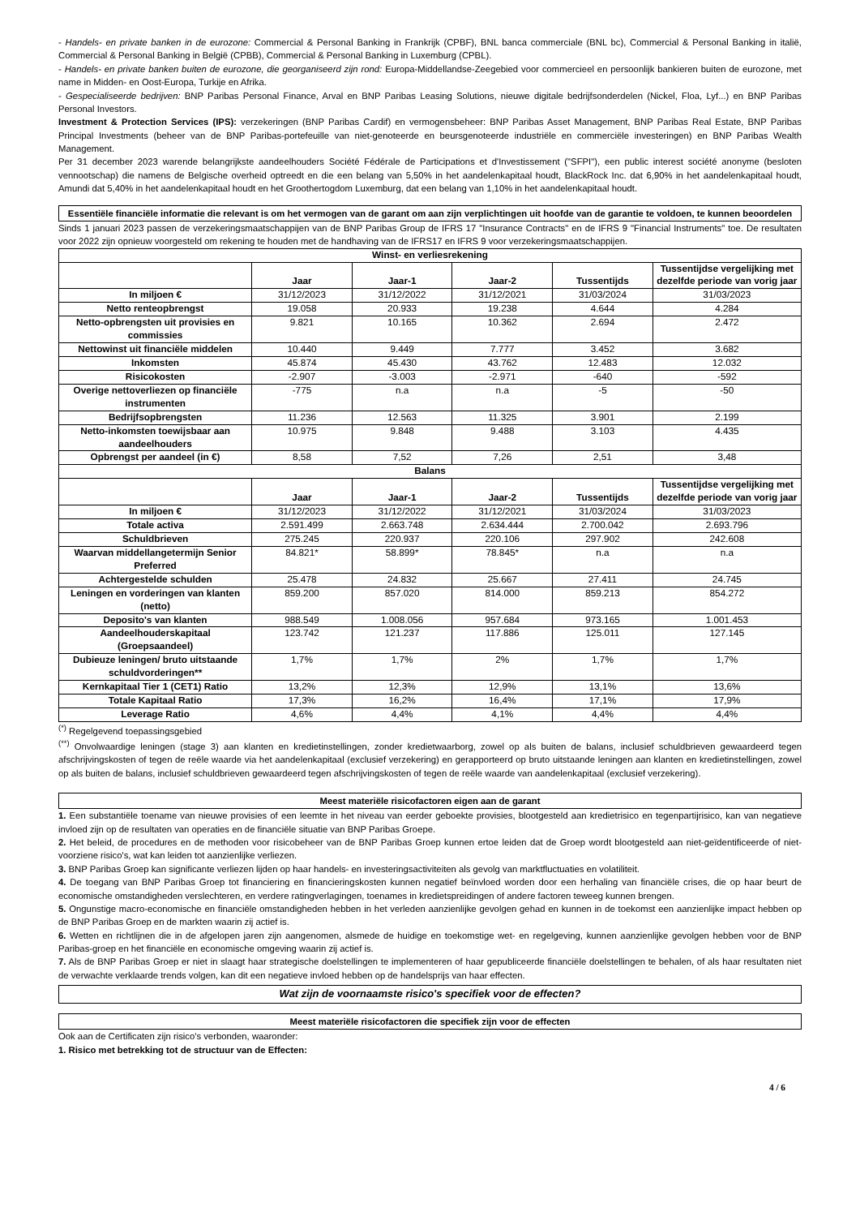- Handels- en private banken in de eurozone: Commercial & Personal Banking in Frankrijk (CPBF), BNL banca commerciale (BNL bc), Commercial & Personal Banking in italië, Commercial & Personal Banking in België (CPBB), Commercial & Personal Banking in Luxemburg (CPBL).
- Handels- en private banken buiten de eurozone, die georganiseerd zijn rond: Europa-Middellandse-Zeegebied voor commercieel en persoonlijk bankieren buiten de eurozone, met name in Midden- en Oost-Europa, Turkije en Afrika.
- Gespecialiseerde bedrijven: BNP Paribas Personal Finance, Arval en BNP Paribas Leasing Solutions, nieuwe digitale bedrijfsonderdelen (Nickel, Floa, Lyf...) en BNP Paribas Personal Investors.
Investment & Protection Services (IPS): verzekeringen (BNP Paribas Cardif) en vermogensbeheer: BNP Paribas Asset Management, BNP Paribas Real Estate, BNP Paribas Principal Investments (beheer van de BNP Paribas-portefeuille van niet-genoteerde en beursgenoteerde industriële en commerciële investeringen) en BNP Paribas Wealth Management.
Per 31 december 2023 warende belangrijkste aandeelhouders Société Fédérale de Participations et d'Investissement ("SFPI"), een public interest société anonyme (besloten vennootschap) die namens de Belgische overheid optreedt en die een belang van 5,50% in het aandelenkapitaal houdt, BlackRock Inc. dat 6,90% in het aandelenkapitaal houdt, Amundi dat 5,40% in het aandelenkapitaal houdt en het Groothertogdom Luxemburg, dat een belang van 1,10% in het aandelenkapitaal houdt.
Essentiële financiële informatie die relevant is om het vermogen van de garant om aan zijn verplichtingen uit hoofde van de garantie te voldoen, te kunnen beoordelen
Sinds 1 januari 2023 passen de verzekeringsmaatschappijen van de BNP Paribas Group de IFRS 17 "Insurance Contracts" en de IFRS 9 "Financial Instruments" toe. De resultaten voor 2022 zijn opnieuw voorgesteld om rekening te houden met de handhaving van de IFRS17 en IFRS 9 voor verzekeringsmaatschappijen.
| Winst- en verliesrekening | | | | | |
| --- | --- | --- | --- | --- | --- |
| | Jaar | Jaar-1 | Jaar-2 | Tussentijds | Tussentijdse vergelijking met dezelfde periode van vorig jaar |
| In miljoen € | 31/12/2023 | 31/12/2022 | 31/12/2021 | 31/03/2024 | 31/03/2023 |
| Netto renteopbrengst | 19.058 | 20.933 | 19.238 | 4.644 | 4.284 |
| Netto-opbrengsten uit provisies en commissies | 9.821 | 10.165 | 10.362 | 2.694 | 2.472 |
| Nettowinst uit financiële middelen | 10.440 | 9.449 | 7.777 | 3.452 | 3.682 |
| Inkomsten | 45.874 | 45.430 | 43.762 | 12.483 | 12.032 |
| Risicokosten | -2.907 | -3.003 | -2.971 | -640 | -592 |
| Overige nettoverliezen op financiële instrumenten | -775 | n.a | n.a | -5 | -50 |
| Bedrijfsopbrengsten | 11.236 | 12.563 | 11.325 | 3.901 | 2.199 |
| Netto-inkomsten toewijsbaar aan aandeelhouders | 10.975 | 9.848 | 9.488 | 3.103 | 4.435 |
| Opbrengst per aandeel (in €) | 8,58 | 7,52 | 7,26 | 2,51 | 3,48 |
| Balans | | | | | |
| | Jaar | Jaar-1 | Jaar-2 | Tussentijds | Tussentijdse vergelijking met dezelfde periode van vorig jaar |
| In miljoen € | 31/12/2023 | 31/12/2022 | 31/12/2021 | 31/03/2024 | 31/03/2023 |
| Totale activa | 2.591.499 | 2.663.748 | 2.634.444 | 2.700.042 | 2.693.796 |
| Schuldbrieven | 275.245 | 220.937 | 220.106 | 297.902 | 242.608 |
| Waarvan middellangetermijn Senior Preferred | 84.821* | 58.899* | 78.845* | n.a | n.a |
| Achtergestelde schulden | 25.478 | 24.832 | 25.667 | 27.411 | 24.745 |
| Leningen en vorderingen van klanten (netto) | 859.200 | 857.020 | 814.000 | 859.213 | 854.272 |
| Deposito's van klanten | 988.549 | 1.008.056 | 957.684 | 973.165 | 1.001.453 |
| Aandeelhouderskapitaal (Groepsaandeel) | 123.742 | 121.237 | 117.886 | 125.011 | 127.145 |
| Dubieuze leningen/ bruto uitstaande schuldvorderingen** | 1,7% | 1,7% | 2% | 1,7% | 1,7% |
| Kernkapitaal Tier 1 (CET1) Ratio | 13,2% | 12,3% | 12,9% | 13,1% | 13,6% |
| Totale Kapitaal Ratio | 17,3% | 16,2% | 16,4% | 17,1% | 17,9% |
| Leverage Ratio | 4,6% | 4,4% | 4,1% | 4,4% | 4,4% |
<sup>(*)</sup> Regelgevend toepassingsgebied
<sup>(**)</sup> Onvolwaardige leningen (stage 3) aan klanten en kredietinstellingen, zonder kredietwaarborg, zowel op als buiten de balans, inclusief schuldbrieven gewaardeerd tegen afschrijvingskosten of tegen de reële waarde via het aandelenkapitaal (exclusief verzekering) en gerapporteerd op bruto uitstaande leningen aan klanten en kredietinstellingen, zowel op als buiten de balans, inclusief schuldbrieven gewaardeerd tegen afschrijvingskosten of tegen de reële waarde van aandelenkapitaal (exclusief verzekering).
Meest materiële risicofactoren eigen aan de garant
1. Een substantiële toename van nieuwe provisies of een leemte in het niveau van eerder geboekte provisies, blootgesteld aan kredietrisico en tegenpartijrisico, kan van negatieve invloed zijn op de resultaten van operaties en de financiële situatie van BNP Paribas Groepe.
2. Het beleid, de procedures en de methoden voor risicobeheer van de BNP Paribas Groep kunnen ertoe leiden dat de Groep wordt blootgesteld aan niet-geïdentificeerde of niet-voorziene risico's, wat kan leiden tot aanzienlijke verliezen.
3. BNP Paribas Groep kan significante verliezen lijden op haar handels- en investeringsactiviteiten als gevolg van marktfluctuaties en volatiliteit.
4. De toegang van BNP Paribas Groep tot financiering en financieringskosten kunnen negatief beïnvloed worden door een herhaling van financiële crises, die op haar beurt de economische omstandigheden verslechteren, en verdere ratingverlagingen, toenames in kredietspreidingen of andere factoren teweeg kunnen brengen.
5. Ongunstige macro-economische en financiële omstandigheden hebben in het verleden aanzienlijke gevolgen gehad en kunnen in de toekomst een aanzienlijke impact hebben op de BNP Paribas Groep en de markten waarin zij actief is.
6. Wetten en richtlijnen die in de afgelopen jaren zijn aangenomen, alsmede de huidige en toekomstige wet- en regelgeving, kunnen aanzienlijke gevolgen hebben voor de BNP Paribas-groep en het financiële en economische omgeving waarin zij actief is.
7. Als de BNP Paribas Groep er niet in slaagt haar strategische doelstellingen te implementeren of haar gepubliceerde financiële doelstellingen te behalen, of als haar resultaten niet de verwachte verklaarde trends volgen, kan dit een negatieve invloed hebben op de handelsprijs van haar effecten.
Wat zijn de voornaamste risico's specifiek voor de effecten?
Meest materiële risicofactoren die specifiek zijn voor de effecten
Ook aan de Certificaten zijn risico's verbonden, waaronder:
1. Risico met betrekking tot de structuur van de Effecten:
4 / 6